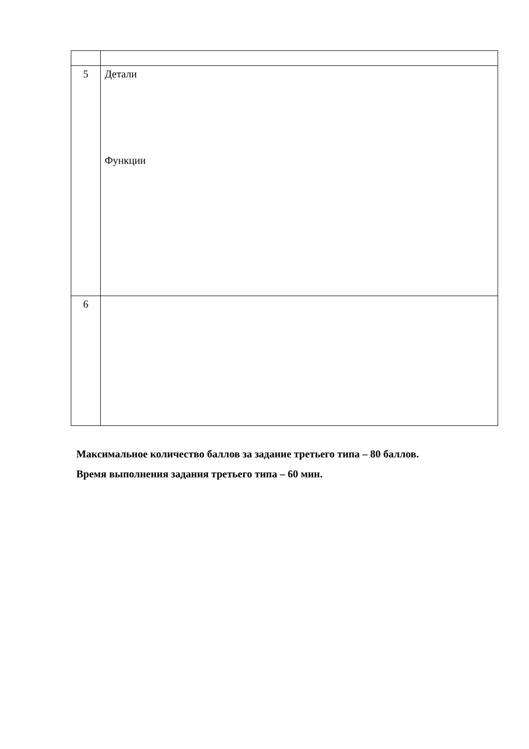| 5 | Детали Функции |
| 6 | |
Максимальное количество баллов за задание третьего типа – 80 баллов.
Время выполнения задания третьего типа – 60 мин.